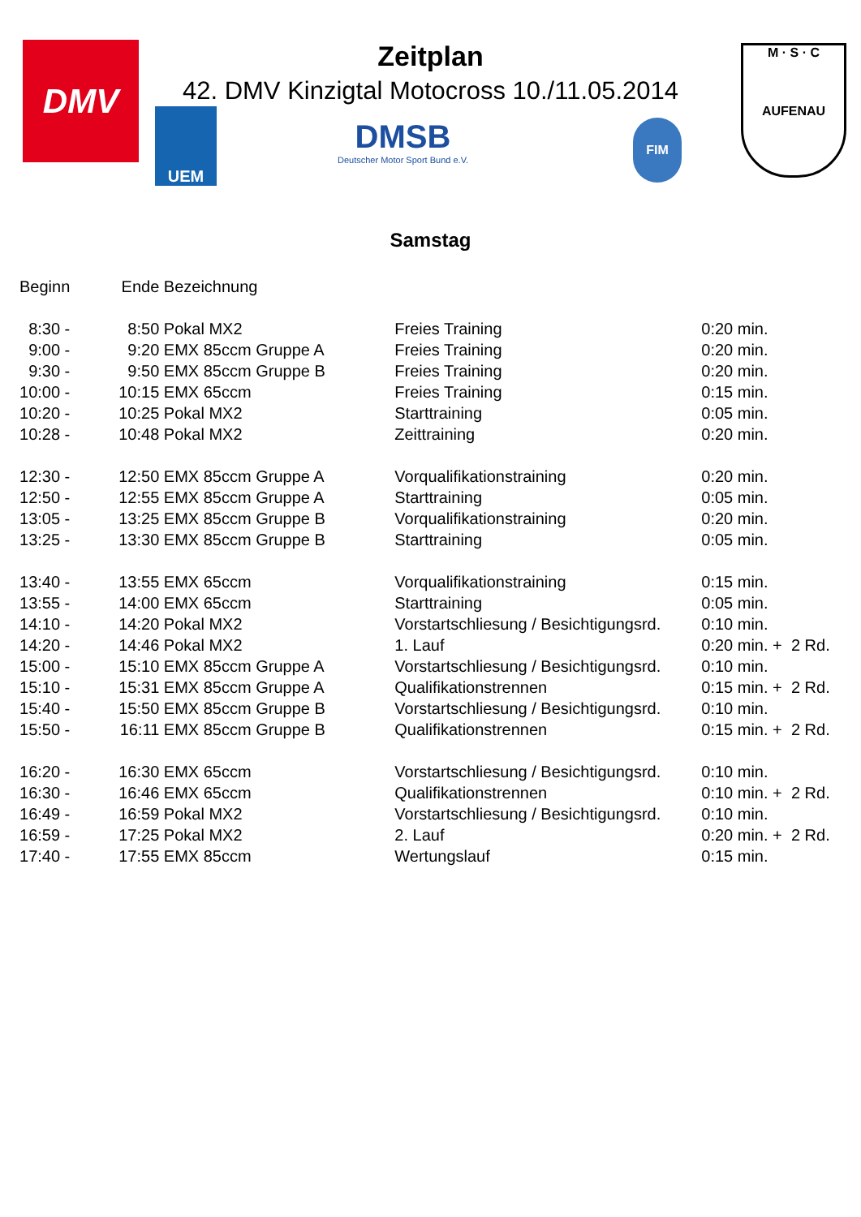DMV
UEM
Zeitplan
42. DMV Kinzigtal Motocross 10./11.05.2014
DMSB
Deutscher Motor Sport Bund e.V.
FIM
M · S · C
AUFENAU
Samstag
| Beginn | Ende | Bezeichnung | | |
| --- | --- | --- | --- | --- |
| 8:30 - | 8:50 | Pokal MX2 | Freies Training | 0:20 min. |
| 9:00 - | 9:20 | EMX 85ccm Gruppe A | Freies Training | 0:20 min. |
| 9:30 - | 9:50 | EMX 85ccm Gruppe B | Freies Training | 0:20 min. |
| 10:00 - | 10:15 | EMX 65ccm | Freies Training | 0:15 min. |
| 10:20 - | 10:25 | Pokal MX2 | Starttraining | 0:05 min. |
| 10:28 - | 10:48 | Pokal MX2 | Zeittraining | 0:20 min. |
| 12:30 - | 12:50 | EMX 85ccm Gruppe A | Vorqualifikationstraining | 0:20 min. |
| 12:50 - | 12:55 | EMX 85ccm Gruppe A | Starttraining | 0:05 min. |
| 13:05 - | 13:25 | EMX 85ccm Gruppe B | Vorqualifikationstraining | 0:20 min. |
| 13:25 - | 13:30 | EMX 85ccm Gruppe B | Starttraining | 0:05 min. |
| 13:40 - | 13:55 | EMX 65ccm | Vorqualifikationstraining | 0:15 min. |
| 13:55 - | 14:00 | EMX 65ccm | Starttraining | 0:05 min. |
| 14:10 - | 14:20 | Pokal MX2 | Vorstartschliesung / Besichtigungsrd. | 0:10 min. |
| 14:20 - | 14:46 | Pokal MX2 | 1. Lauf | 0:20 min. + 2 Rd. |
| 15:00 - | 15:10 | EMX 85ccm Gruppe A | Vorstartschliesung / Besichtigungsrd. | 0:10 min. |
| 15:10 - | 15:31 | EMX 85ccm Gruppe A | Qualifikationstrennen | 0:15 min. + 2 Rd. |
| 15:40 - | 15:50 | EMX 85ccm Gruppe B | Vorstartschliesung / Besichtigungsrd. | 0:10 min. |
| 15:50 - | 16:11 | EMX 85ccm Gruppe B | Qualifikationstrennen | 0:15 min. + 2 Rd. |
| 16:20 - | 16:30 | EMX 65ccm | Vorstartschliesung / Besichtigungsrd. | 0:10 min. |
| 16:30 - | 16:46 | EMX 65ccm | Qualifikationstrennen | 0:10 min. + 2 Rd. |
| 16:49 - | 16:59 | Pokal MX2 | Vorstartschliesung / Besichtigungsrd. | 0:10 min. |
| 16:59 - | 17:25 | Pokal MX2 | 2. Lauf | 0:20 min. + 2 Rd. |
| 17:40 - | 17:55 | EMX 85ccm | Wertungslauf | 0:15 min. |